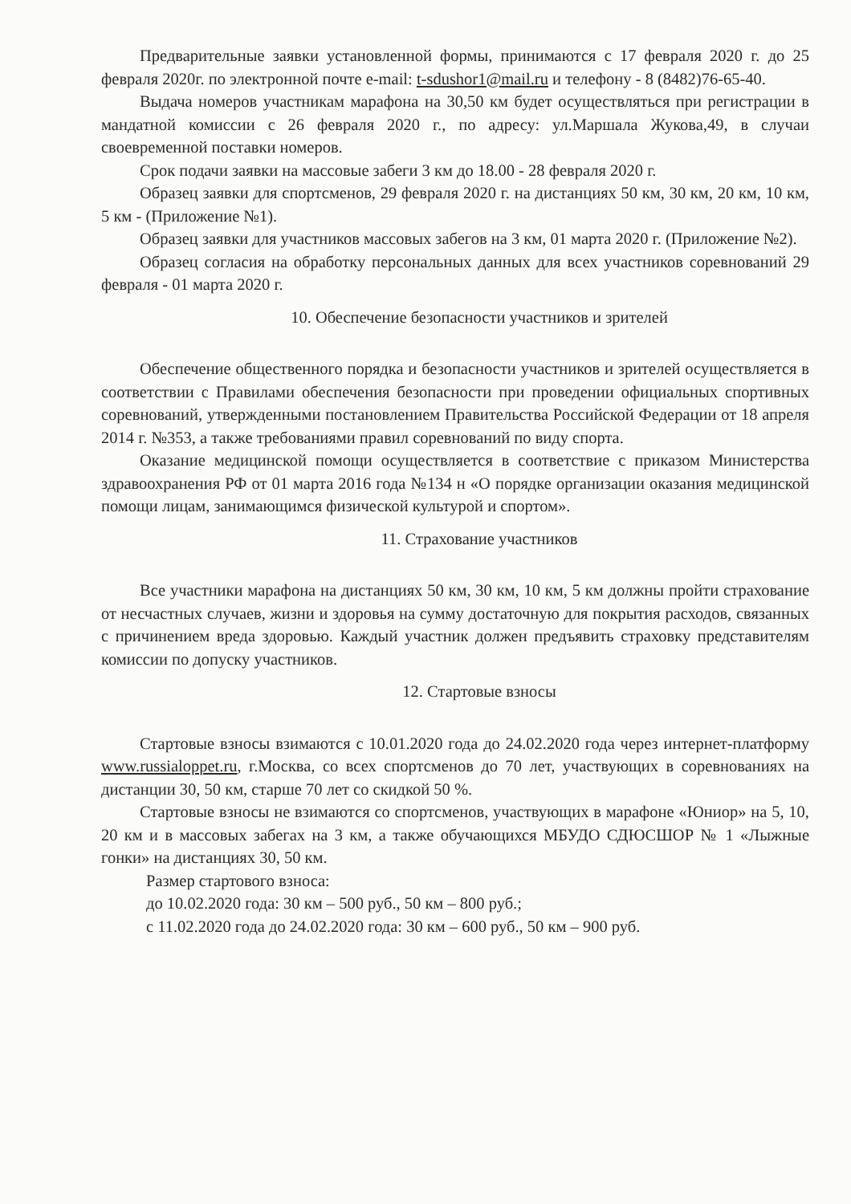Предварительные заявки установленной формы, принимаются с 17 февраля 2020 г. до 25 февраля 2020г. по электронной почте e-mail: t-sdushor1@mail.ru и телефону - 8 (8482)76-65-40.
Выдача номеров участникам марафона на 30,50 км будет осуществляться при регистрации в мандатной комиссии с 26 февраля 2020 г., по адресу: ул.Маршала Жукова,49, в случаи своевременной поставки номеров.
Срок подачи заявки на массовые забеги 3 км до 18.00 - 28 февраля 2020 г.
Образец заявки для спортсменов, 29 февраля 2020 г. на дистанциях 50 км, 30 км, 20 км, 10 км, 5 км - (Приложение №1).
Образец заявки для участников массовых забегов на 3 км, 01 марта 2020 г. (Приложение №2).
Образец согласия на обработку персональных данных для всех участников соревнований 29 февраля - 01 марта 2020 г.
10. Обеспечение безопасности участников и зрителей
Обеспечение общественного порядка и безопасности участников и зрителей осуществляется в соответствии с Правилами обеспечения безопасности при проведении официальных спортивных соревнований, утвержденными постановлением Правительства Российской Федерации от 18 апреля 2014 г. №353, а также требованиями правил соревнований по виду спорта.
Оказание медицинской помощи осуществляется в соответствие с приказом Министерства здравоохранения РФ от 01 марта 2016 года №134 н «О порядке организации оказания медицинской помощи лицам, занимающимся физической культурой и спортом».
11. Страхование участников
Все участники марафона на дистанциях 50 км, 30 км, 10 км, 5 км должны пройти страхование от несчастных случаев, жизни и здоровья на сумму достаточную для покрытия расходов, связанных с причинением вреда здоровью. Каждый участник должен предъявить страховку представителям комиссии по допуску участников.
12. Стартовые взносы
Стартовые взносы взимаются с 10.01.2020 года до 24.02.2020 года через интернет-платформу www.russialoppet.ru, г.Москва, со всех спортсменов до 70 лет, участвующих в соревнованиях на дистанции 30, 50 км, старше 70 лет со скидкой 50 %.
Стартовые взносы не взимаются со спортсменов, участвующих в марафоне «Юниор» на 5, 10, 20 км и в массовых забегах на 3 км, а также обучающихся МБУДО СДЮСШОР № 1 «Лыжные гонки» на дистанциях 30, 50 км.
Размер стартового взноса:
до 10.02.2020 года: 30 км – 500 руб., 50 км – 800 руб.;
с 11.02.2020 года до 24.02.2020 года: 30 км – 600 руб., 50 км – 900 руб.